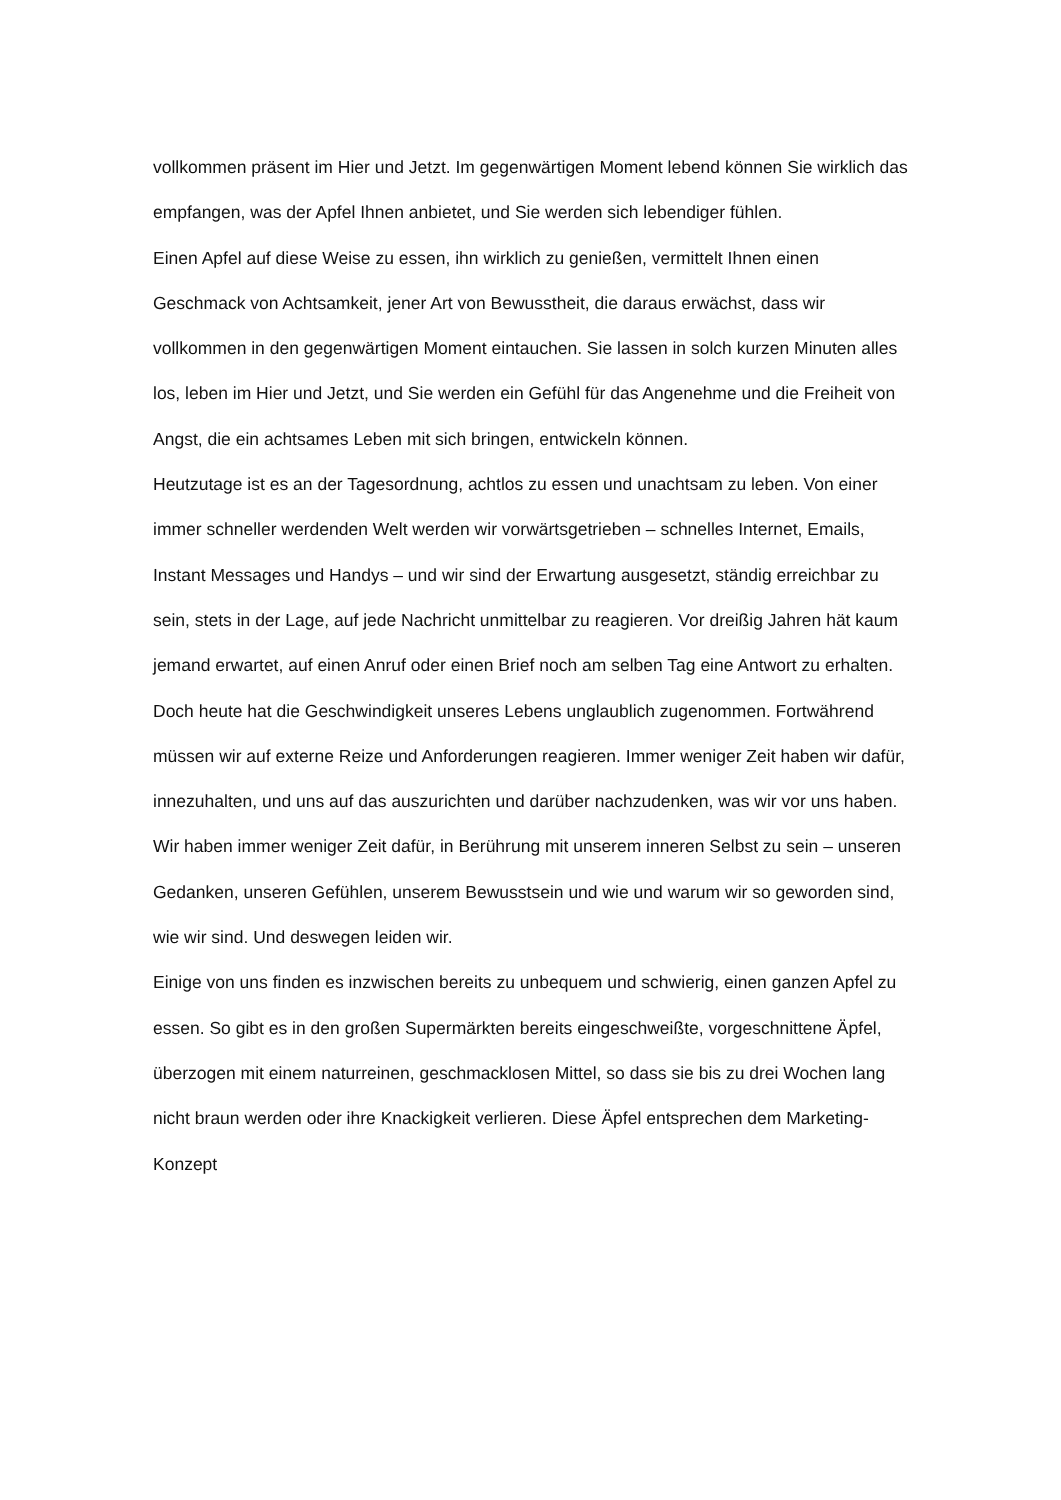vollkommen präsent im Hier und Jetzt. Im gegenwärtigen Moment lebend können Sie wirklich das empfangen, was der Apfel Ihnen anbietet, und Sie werden sich lebendiger fühlen.
Einen Apfel auf diese Weise zu essen, ihn wirklich zu genießen, vermittelt Ihnen einen Geschmack von Achtsamkeit, jener Art von Bewusstheit, die daraus erwächst, dass wir vollkommen in den gegenwärtigen Moment eintauchen. Sie lassen in solch kurzen Minuten alles los, leben im Hier und Jetzt, und Sie werden ein Gefühl für das Angenehme und die Freiheit von Angst, die ein achtsames Leben mit sich bringen, entwickeln können.
Heutzutage ist es an der Tagesordnung, achtlos zu essen und unachtsam zu leben. Von einer immer schneller werdenden Welt werden wir vorwärtsgetrieben – schnelles Internet, Emails, Instant Messages und Handys – und wir sind der Erwartung ausgesetzt, ständig erreichbar zu sein, stets in der Lage, auf jede Nachricht unmittelbar zu reagieren. Vor dreißig Jahren hät kaum jemand erwartet, auf einen Anruf oder einen Brief noch am selben Tag eine Antwort zu erhalten. Doch heute hat die Geschwindigkeit unseres Lebens unglaublich zugenommen. Fortwährend müssen wir auf externe Reize und Anforderungen reagieren. Immer weniger Zeit haben wir dafür, innezuhalten, und uns auf das auszurichten und darüber nachzudenken, was wir vor uns haben. Wir haben immer weniger Zeit dafür, in Berührung mit unserem inneren Selbst zu sein – unseren Gedanken, unseren Gefühlen, unserem Bewusstsein und wie und warum wir so geworden sind, wie wir sind. Und deswegen leiden wir.
Einige von uns finden es inzwischen bereits zu unbequem und schwierig, einen ganzen Apfel zu essen. So gibt es in den großen Supermärkten bereits eingeschweißte, vorgeschnittene Äpfel, überzogen mit einem naturreinen, geschmacklosen Mittel, so dass sie bis zu drei Wochen lang nicht braun werden oder ihre Knackigkeit verlieren. Diese Äpfel entsprechen dem Marketing-Konzept